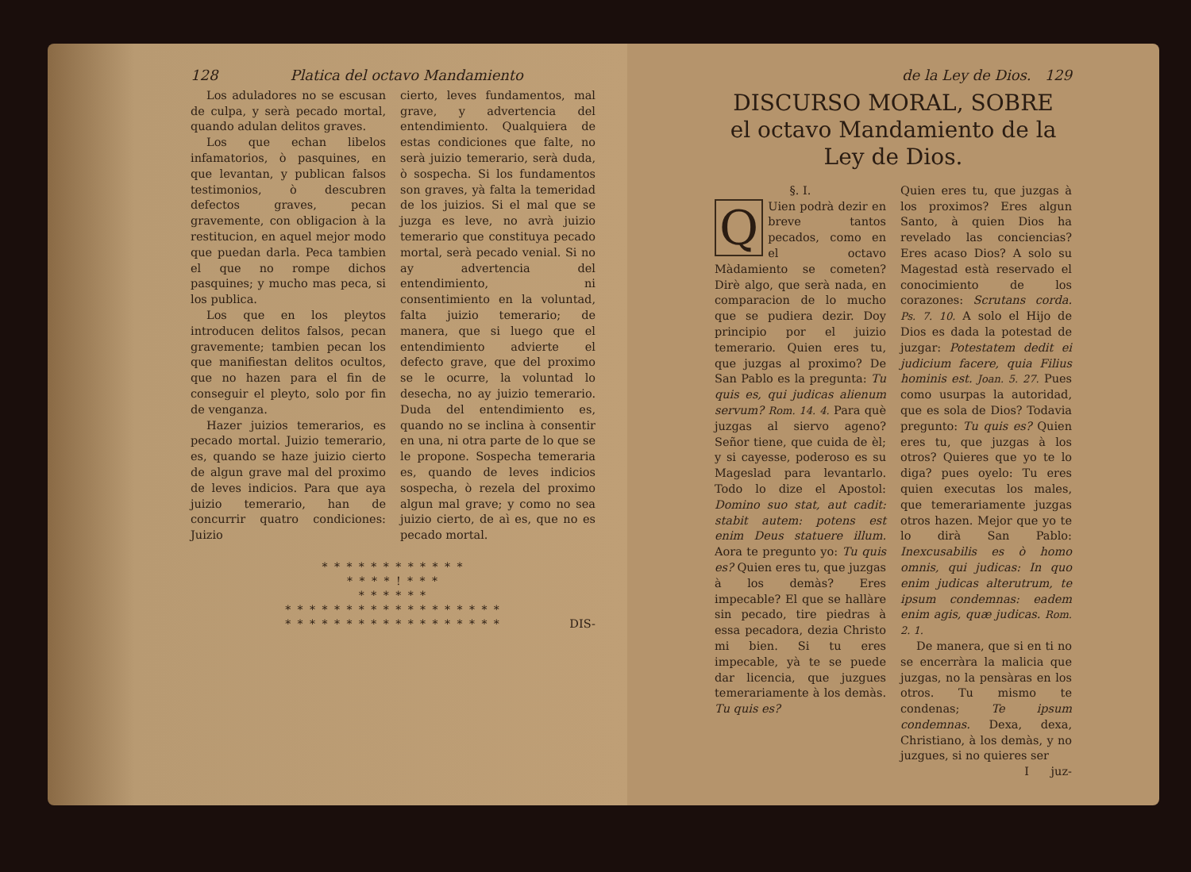128 Platica del octavo Mandamiento
Los aduladores no se escusan de culpa, y serà pecado mortal, quando adulan delitos graves.
Los que echan libelos infamatorios, ò pasquines, en que levantan, y publican falsos testimonios, ò descubren defectos graves, pecan gravemente, con obligacion à la restitucion, en aquel mejor modo que puedan darla. Peca tambien el que no rompe dichos pasquines; y mucho mas peca, si los publica.
Los que en los pleytos introducen delitos falsos, pecan gravemente; tambien pecan los que manifiestan delitos ocultos, que no hazen para el fin de conseguir el pleyto, solo por fin de venganza.
Hazer juizios temerarios, es pecado mortal. Juizio temerario, es, quando se haze juizio cierto de algun grave mal del proximo de leves indicios. Para que aya juizio temerario, han de concurrir quatro condiciones: Juizio
cierto, leves fundamentos, mal grave, y advertencia del entendimiento. Qualquiera de estas condiciones que falte, no serà juizio temerario, serà duda, ò sospecha. Si los fundamentos son graves, yà falta la temeridad de los juizios. Si el mal que se juzga es leve, no avrà juizio temerario que constituya pecado mortal, serà pecado venial. Si no ay advertencia del entendimiento, ni consentimiento en la voluntad, falta juizio temerario; de manera, que si luego que el entendimiento advierte el defecto grave, que del proximo se le ocurre, la voluntad lo desecha, no ay juizio temerario. Duda del entendimiento es, quando no se inclina à consentir en una, ni otra parte de lo que se le propone. Sospecha temeraria es, quando de leves indicios sospecha, ò rezela del proximo algun mal grave; y como no sea juizio cierto, de aì es, que no es pecado mortal.
* * * * * * * * * * * *
* * * * ! * * *
* * * * * *
* * * * * * * * * * * * * * * * * *
* * * * * * * * * * * * * * * * * *
DIS-
de la Ley de Dios. 129
DISCURSO MORAL, SOBRE
el octavo Mandamiento de la
Ley de Dios.
§. I.
QUien podrà dezir en breve tantos pecados, como en el octavo Màdamiento se cometen? Dirè algo, que serà nada, en comparacion de lo mucho que se pudiera dezir. Doy principio por el juizio temerario. Quien eres tu, que juzgas al proximo? De San Pablo es la pregunta: Tu quis es, qui judicas alienum servum? Rom. 14. 4. Para què juzgas al siervo ageno? Señor tiene, que cuida de èl; y si cayesse, poderoso es su Mageslad para levantarlo. Todo lo dize el Apostol: Domino suo stat, aut cadit: stabit autem: potens est enim Deus statuere illum. Aora te pregunto yo: Tu quis es? Quien eres tu, que juzgas à los demàs? Eres impecable? El que se hallàre sin pecado, tire piedras à essa pecadora, dezia Christo mi bien. Si tu eres impecable, yà te se puede dar licencia, que juzgues temerariamente à los demàs. Tu quis es?
Quien eres tu, que juzgas à los proximos? Eres algun Santo, à quien Dios ha revelado las conciencias? Eres acaso Dios? A solo su Magestad està reservado el conocimiento de los corazones: Scrutans corda. Ps. 7. 10. A solo el Hijo de Dios es dada la potestad de juzgar: Potestatem dedit ei judicium facere, quia Filius hominis est. Joan. 5. 27. Pues como usurpas la autoridad, que es sola de Dios? Todavia pregunto: Tu quis es? Quien eres tu, que juzgas à los otros? Quieres que yo te lo diga? pues oyelo: Tu eres quien executas los males, que temerariamente juzgas otros hazen. Mejor que yo te lo dirà San Pablo: Inexcusabilis es ò homo omnis, qui judicas: In quo enim judicas alterutrum, te ipsum condemnas: eadem enim agis, quæ judicas. Rom. 2. 1.
De manera, que si en ti no se encerràra la malicia que juzgas, no la pensàras en los otros. Tu mismo te condenas; Te ipsum condemnas. Dexa, dexa, Christiano, à los demàs, y no juzgues, si no quieres ser
I juz-